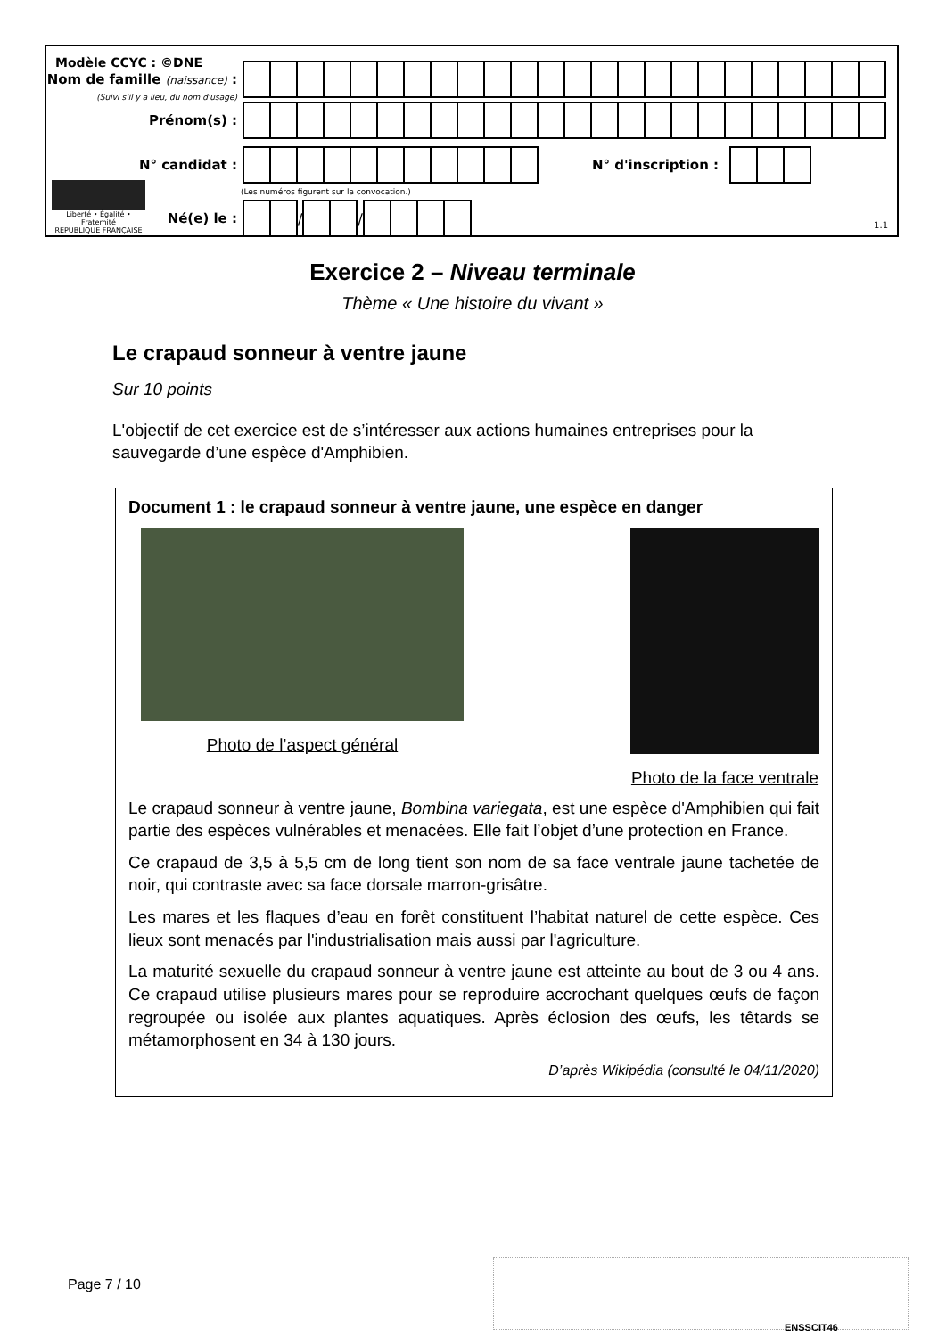Modèle CCYC : ©DNE
Nom de famille (naissance) :
(Suivi s'il y a lieu, du nom d'usage)
Prénom(s) :
N° candidat : N° d'inscription :
(Les numéros figurent sur la convocation.)
Liberté • Égalité • Fraternité
RÉPUBLIQUE FRANÇAISE
Né(e) le :
/
/
1.1
Exercice 2 – Niveau terminale
Thème « Une histoire du vivant »
Le crapaud sonneur à ventre jaune
Sur 10 points
L'objectif de cet exercice est de s’intéresser aux actions humaines entreprises pour la sauvegarde d’une espèce d'Amphibien.
Document 1 : le crapaud sonneur à ventre jaune, une espèce en danger
Photo de l’aspect général Photo de la face ventrale
Le crapaud sonneur à ventre jaune, Bombina variegata, est une espèce d'Amphibien qui fait partie des espèces vulnérables et menacées. Elle fait l’objet d’une protection en France.
Ce crapaud de 3,5 à 5,5 cm de long tient son nom de sa face ventrale jaune tachetée de noir, qui contraste avec sa face dorsale marron-grisâtre.
Les mares et les flaques d’eau en forêt constituent l’habitat naturel de cette espèce. Ces lieux sont menacés par l'industrialisation mais aussi par l'agriculture.
La maturité sexuelle du crapaud sonneur à ventre jaune est atteinte au bout de 3 ou 4 ans. Ce crapaud utilise plusieurs mares pour se reproduire accrochant quelques œufs de façon regroupée ou isolée aux plantes aquatiques. Après éclosion des œufs, les têtards se métamorphosent en 34 à 130 jours.
D’après Wikipédia (consulté le 04/11/2020)
Page 7 / 10
ENSSCIT46